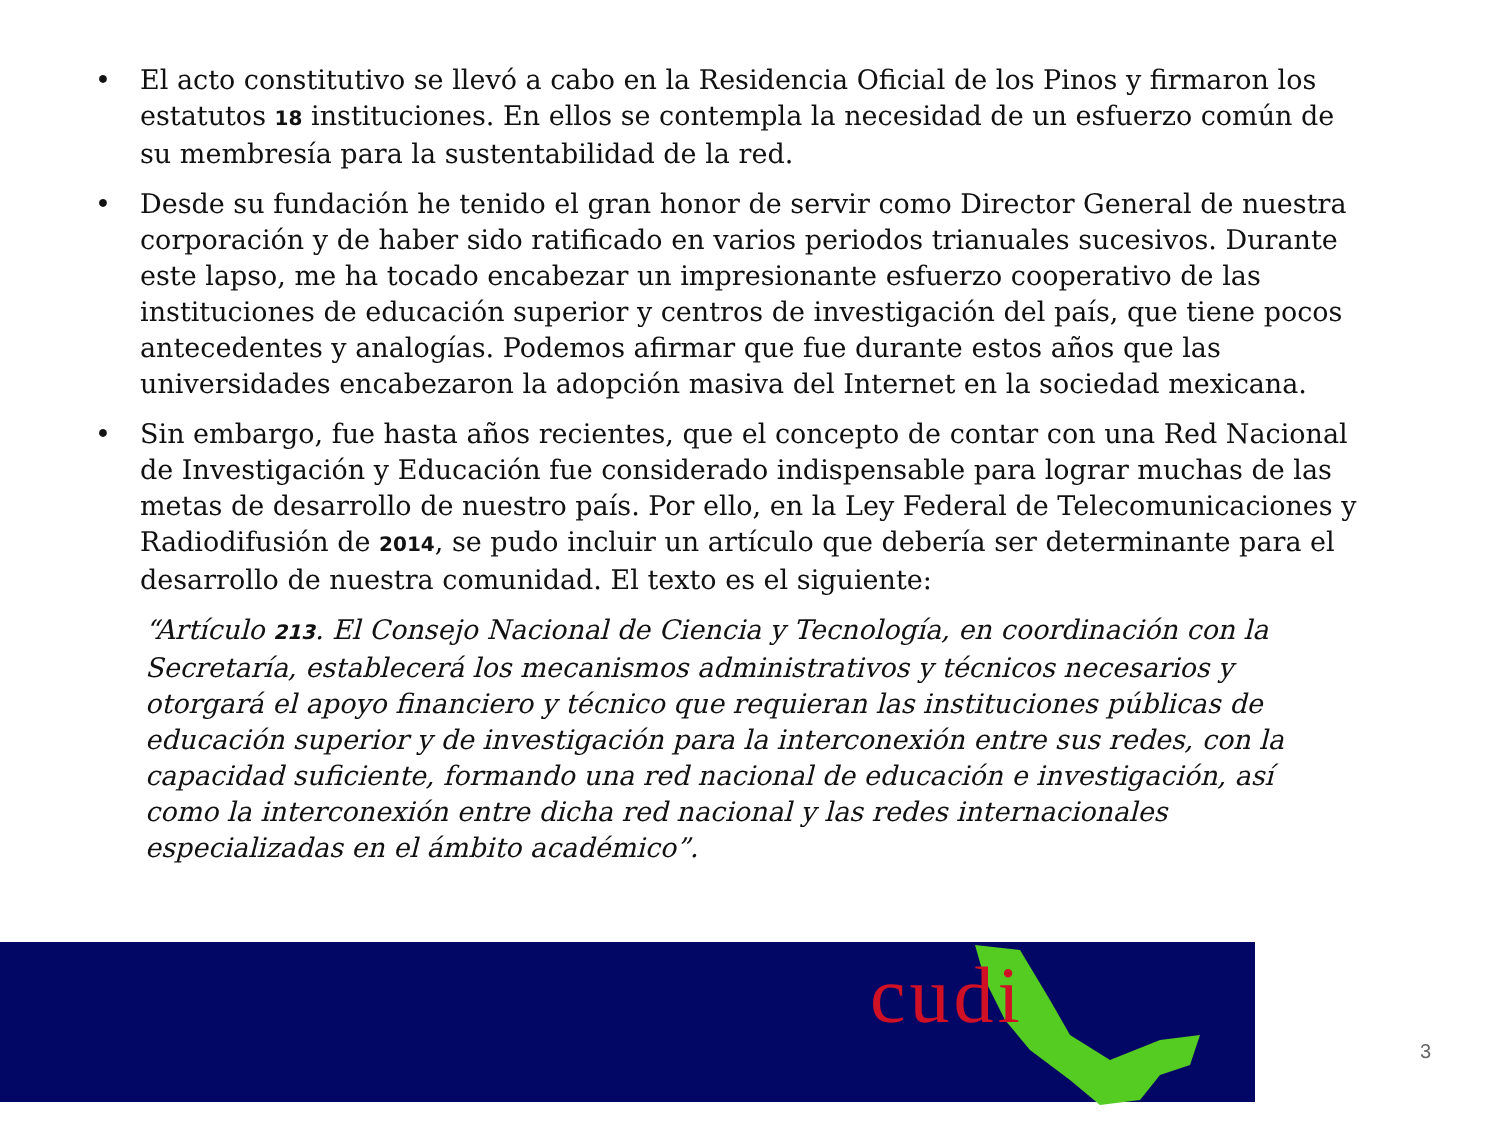• El acto constitutivo se llevó a cabo en la Residencia Oficial de los Pinos y firmaron los estatutos 18 instituciones. En ellos se contempla la necesidad de un esfuerzo común de su membresía para la sustentabilidad de la red.
• Desde su fundación he tenido el gran honor de servir como Director General de nuestra corporación y de haber sido ratificado en varios periodos trianuales sucesivos. Durante este lapso, me ha tocado encabezar un impresionante esfuerzo cooperativo de las instituciones de educación superior y centros de investigación del país, que tiene pocos antecedentes y analogías. Podemos afirmar que fue durante estos años que las universidades encabezaron la adopción masiva del Internet en la sociedad mexicana.
• Sin embargo, fue hasta años recientes, que el concepto de contar con una Red Nacional de Investigación y Educación fue considerado indispensable para lograr muchas de las metas de desarrollo de nuestro país. Por ello, en la Ley Federal de Telecomunicaciones y Radiodifusión de 2014, se pudo incluir un artículo que debería ser determinante para el desarrollo de nuestra comunidad. El texto es el siguiente:
“Artículo 213. El Consejo Nacional de Ciencia y Tecnología, en coordinación con la Secretaría, establecerá los mecanismos administrativos y técnicos necesarios y otorgará el apoyo financiero y técnico que requieran las instituciones públicas de educación superior y de investigación para la interconexión entre sus redes, con la capacidad suficiente, formando una red nacional de educación e investigación, así como la interconexión entre dicha red nacional y las redes internacionales especializadas en el ámbito académico”.
cudi
3